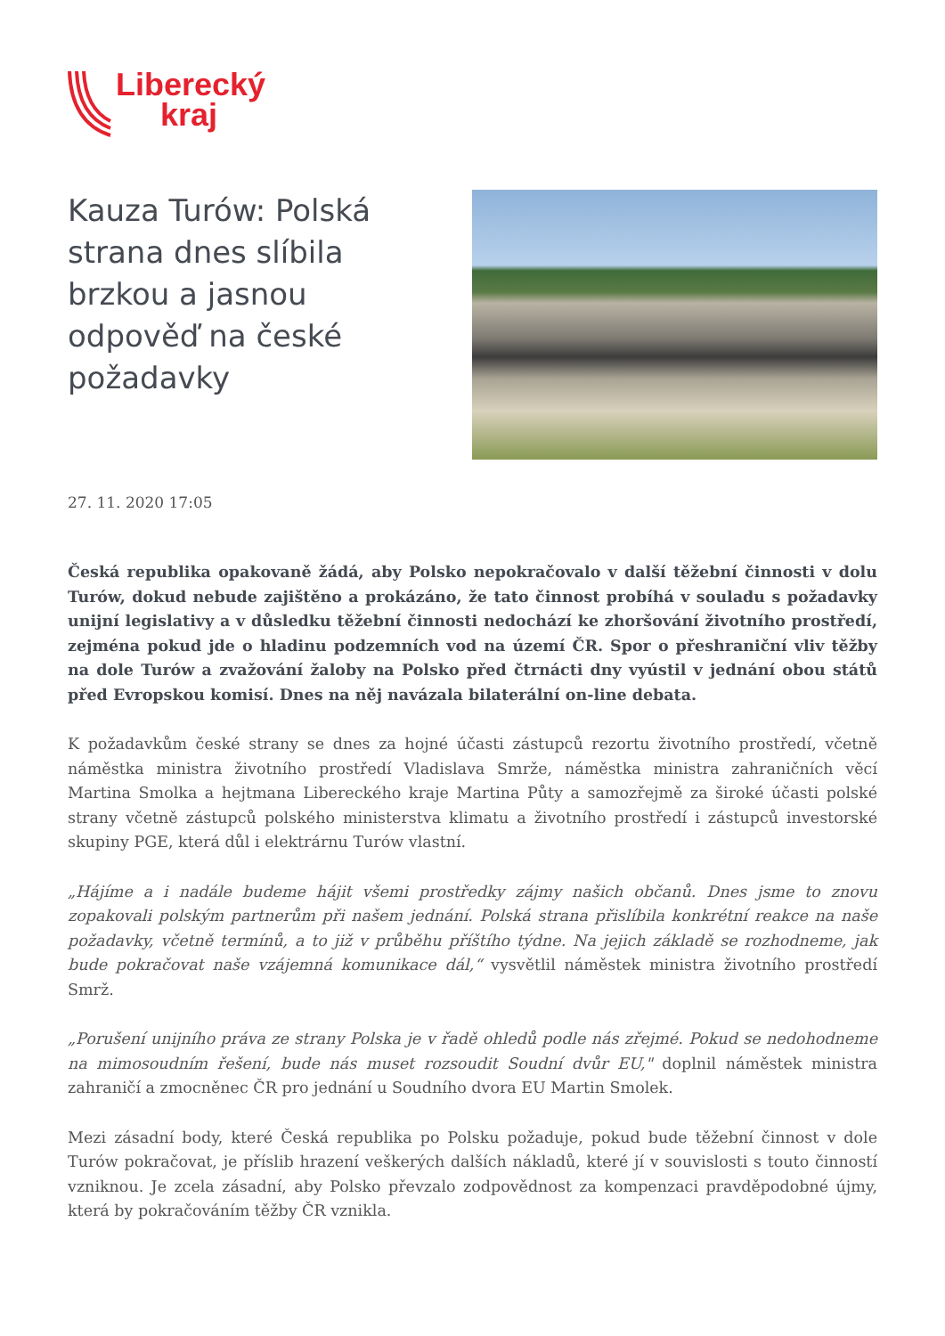Liberecký
kraj
Kauza Turów: Polská strana dnes slíbila brzkou a jasnou odpověď na české požadavky
27. 11. 2020 17:05
Česká republika opakovaně žádá, aby Polsko nepokračovalo v další těžební činnosti v dolu Turów, dokud nebude zajištěno a prokázáno, že tato činnost probíhá v souladu s požadavky unijní legislativy a v důsledku těžební činnosti nedochází ke zhoršování životního prostředí, zejména pokud jde o hladinu podzemních vod na území ČR. Spor o přeshraniční vliv těžby na dole Turów a zvažování žaloby na Polsko před čtrnácti dny vyústil v jednání obou států před Evropskou komisí. Dnes na něj navázala bilaterální on-line debata.
K požadavkům české strany se dnes za hojné účasti zástupců rezortu životního prostředí, včetně náměstka ministra životního prostředí Vladislava Smrže, náměstka ministra zahraničních věcí Martina Smolka a hejtmana Libereckého kraje Martina Půty a samozřejmě za široké účasti polské strany včetně zástupců polského ministerstva klimatu a životního prostředí i zástupců investorské skupiny PGE, která důl i elektrárnu Turów vlastní.
„Hájíme a i nadále budeme hájit všemi prostředky zájmy našich občanů. Dnes jsme to znovu zopakovali polským partnerům při našem jednání. Polská strana přislíbila konkrétní reakce na naše požadavky, včetně termínů, a to již v průběhu příštího týdne. Na jejich základě se rozhodneme, jak bude pokračovat naše vzájemná komunikace dál,“ vysvětlil náměstek ministra životního prostředí Smrž.
„Porušení unijního práva ze strany Polska je v řadě ohledů podle nás zřejmé. Pokud se nedohodneme na mimosoudním řešení, bude nás muset rozsoudit Soudní dvůr EU," doplnil náměstek ministra zahraničí a zmocněnec ČR pro jednání u Soudního dvora EU Martin Smolek.
Mezi zásadní body, které Česká republika po Polsku požaduje, pokud bude těžební činnost v dole Turów pokračovat, je příslib hrazení veškerých dalších nákladů, které jí v souvislosti s touto činností vzniknou. Je zcela zásadní, aby Polsko převzalo zodpovědnost za kompenzaci pravděpodobné újmy, která by pokračováním těžby ČR vznikla.